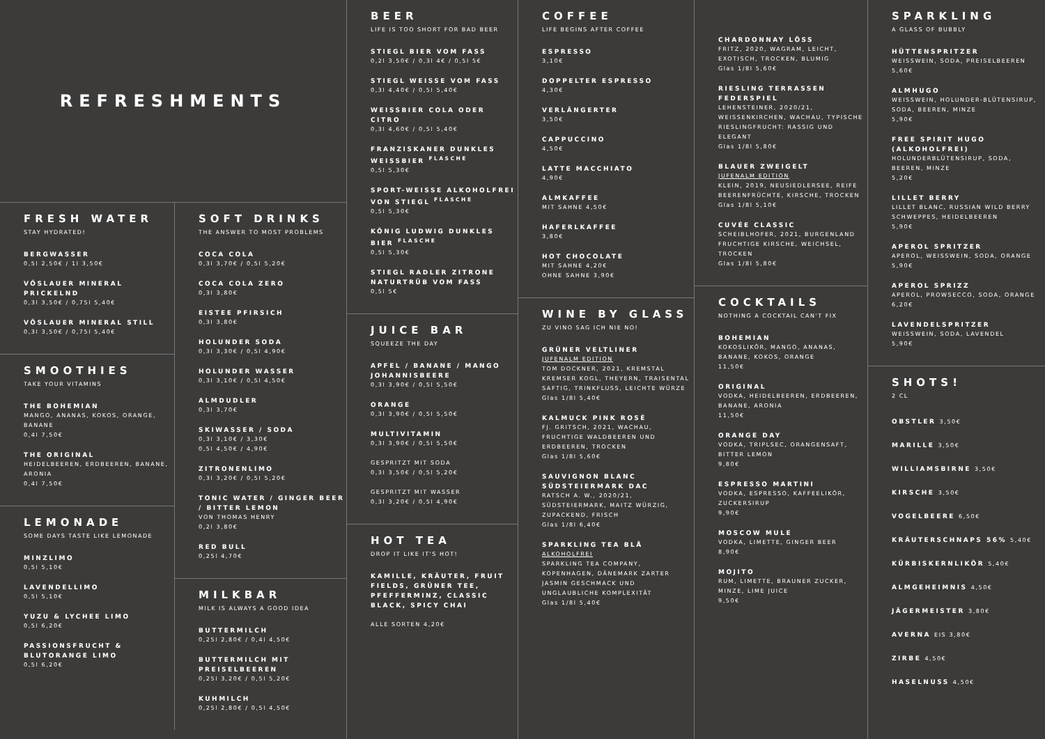REFRESHMENTS
FRESH WATER
STAY HYDRATED!
BERGWASSER
0,5l 2,50€ / 1l 3,50€
VÖSLAUER MINERAL PRICKELND
0,3l 3,50€ / 0,75l 5,40€
VÖSLAUER MINERAL STILL
0,3l 3,50€ / 0,75l 5,40€
SMOOTHIES
TAKE YOUR VITAMINS
THE BOHEMIAN
MANGO, ANANAS, KOKOS, ORANGE, BANANE
0,4l 7,50€
THE ORIGINAL
HEIDELBEEREN, ERDBEEREN, BANANE, ARONIA
0,4l 7,50€
LEMONADE
SOME DAYS TASTE LIKE LEMONADE
MINZLIMO
0,5l 5,10€
LAVENDELLIMO
0,5l 5,10€
YUZU & LYCHEE LIMO
0,5l 6,20€
PASSIONSFRUCHT & BLUTORANGE LIMO
0,5l 6,20€
SOFT DRINKS
THE ANSWER TO MOST PROBLEMS
COCA COLA
0,3l 3,70€ / 0,5l 5,20€
COCA COLA ZERO
0,3l 3,80€
EISTEE PFIRSICH
0,3l 3,80€
HOLUNDER SODA
0,3l 3,30€ / 0,5l 4,90€
HOLUNDER WASSER
0,3l 3,10€ / 0,5l 4,50€
ALMDUDLER
0,3l 3,70€
SKIWASSER / SODA
0,3l 3,10€ / 3,30€
0,5l 4,50€ / 4,90€
ZITRONENLIMO
0,3l 3,20€ / 0,5l 5,20€
TONIC WATER / GINGER BEER / BITTER LEMON
VON THOMAS HENRY
0,2l 3,80€
RED BULL
0,25l 4,70€
MILKBAR
MILK IS ALWAYS A GOOD IDEA
BUTTERMILCH
0,25l 2,80€ / 0,4l 4,50€
BUTTERMILCH MIT PREISELBEEREN
0,25l 3,20€ / 0,5l 5,20€
KUHMILCH
0,25l 2,80€ / 0,5l 4,50€
BEER
LIFE IS TOO SHORT FOR BAD BEER
STIEGL BIER VOM FASS
0,2l 3,50€ / 0,3l 4€ / 0,5l 5€
STIEGL WEISSE VOM FASS
0,3l 4,40€ / 0,5l 5,40€
WEISSBIER COLA ODER CITRO
0,3l 4,60€ / 0,5l 5,40€
FRANZISKANER DUNKLES WEISSBIER <sup>FLASCHE</sup>
0,5l 5,30€
SPORT-WEISSE ALKOHOLFREI VON STIEGL <sup>FLASCHE</sup>
0,5l 5,30€
KÖNIG LUDWIG DUNKLES BIER <sup>FLASCHE</sup>
0,5l 5,30€
STIEGL RADLER ZITRONE NATURTRÜB VOM FASS
0,5l 5€
JUICE BAR
SQUEEZE THE DAY
APFEL / BANANE / MANGO JOHANNISBEERE
0,3l 3,90€ / 0,5l 5,50€
ORANGE
0,3l 3,90€ / 0,5l 5,50€
MULTIVITAMIN
0,3l 3,90€ / 0,5l 5,50€
GESPRITZT MIT SODA
0,3l 3,50€ / 0,5l 5,20€
GESPRITZT MIT WASSER
0,3l 3,20€ / 0,5l 4,90€
HOT TEA
DROP IT LIKE IT'S HOT!
KAMILLE, KRÄUTER, FRUIT FIELDS, GRÜNER TEE, PFEFFERMINZ, CLASSIC BLACK, SPICY CHAI
ALLE SORTEN 4,20€
COFFEE
LIFE BEGINS AFTER COFFEE
ESPRESSO
3,10€
DOPPELTER ESPRESSO
4,30€
VERLÄNGERTER
3,50€
CAPPUCCINO
4,50€
LATTE MACCHIATO
4,90€
ALMKAFFEE
MIT SAHNE 4,50€
HAFERLKAFFEE
3,80€
HOT CHOCOLATE
MIT SAHNE 4,20€
OHNE SAHNE 3,90€
WINE BY GLASS
ZU VINO SAG ICH NIE NO!
GRÜNER VELTLINER
JUFENALM EDITION
TOM DOCKNER, 2021, KREMSTAL KREMSER KOGL, THEYERN, TRAISENTAL SAFTIG, TRINKFLUSS, LEICHTE WÜRZE
Glas 1/8l 5,40€
KALMUCK PINK ROSÉ
FJ. GRITSCH, 2021, WACHAU, FRUCHTIGE WALDBEEREN UND ERDBEEREN, TROCKEN
Glas 1/8l 5,60€
SAUVIGNON BLANC SÜDSTEIERMARK DAC
RATSCH A. W., 2020/21, SÜDSTEIERMARK, MAITZ WÜRZIG, ZUPACKEND, FRISCH
Glas 1/8l 6,40€
SPARKLING TEA BLÅ
ALKOHOLFREI
SPARKLING TEA COMPANY, KOPENHAGEN, DÄNEMARK ZARTER JASMIN GESCHMACK UND UNGLAUBLICHE KOMPLEXITÄT
Glas 1/8l 5,40€
CHARDONNAY LÖSS
FRITZ, 2020, WAGRAM, LEICHT, EXOTISCH, TROCKEN, BLUMIG
Glas 1/8l 5,60€
RIESLING TERRASSEN FEDERSPIEL
LEHENSTEINER, 2020/21, WEISSENKIRCHEN, WACHAU, TYPISCHE RIESLINGFRUCHT: RASSIG UND ELEGANT
Glas 1/8l 5,80€
BLAUER ZWEIGELT
JUFENALM EDITION
KLEIN, 2019, NEUSIEDLERSEE, REIFE BEERENFRÜCHTE, KIRSCHE, TROCKEN
Glas 1/8l 5,10€
CUVÉE CLASSIC
SCHEIBLHOFER, 2021, BURGENLAND FRUCHTIGE KIRSCHE, WEICHSEL, TROCKEN
Glas 1/8l 5,80€
COCKTAILS
NOTHING A COCKTAIL CAN'T FIX
BOHEMIAN
KOKOSLIKÖR, MANGO, ANANAS, BANANE, KOKOS, ORANGE
11,50€
ORIGINAL
VODKA, HEIDELBEEREN, ERDBEEREN, BANANE, ARONIA
11,50€
ORANGE DAY
VODKA, TRIPLSEC, ORANGENSAFT, BITTER LEMON
9,80€
ESPRESSO MARTINI
VODKA, ESPRESSO, KAFFEELIKÖR, ZUCKERSIRUP
9,90€
MOSCOW MULE
VODKA, LIMETTE, GINGER BEER
8,90€
MOJITO
RUM, LIMETTE, BRAUNER ZUCKER, MINZE, LIME JUICE
9,50€
SPARKLING
A GLASS OF BUBBLY
HÜTTENSPRITZER
WEISSWEIN, SODA, PREISELBEEREN
5,60€
ALMHUGO
WEISSWEIN, HOLUNDER-BLÜTENSIRUP, SODA, BEEREN, MINZE
5,90€
FREE SPIRIT HUGO (ALKOHOLFREI)
HOLUNDERBLÜTENSIRUP, SODA, BEEREN, MINZE
5,20€
LILLET BERRY
LILLET BLANC, RUSSIAN WILD BERRY SCHWEPPES, HEIDELBEEREN
5,90€
APEROL SPRITZER
APEROL, WEISSWEIN, SODA, ORANGE
5,90€
APEROL SPRIZZ
APEROL, PROWSECCO, SODA, ORANGE
6,20€
LAVENDELSPRITZER
WEISSWEIN, SODA, LAVENDEL
5,90€
SHOTS!
2 CL
OBSTLER 3,50€
MARILLE 3,50€
WILLIAMSBIRNE 3,50€
KIRSCHE 3,50€
VOGELBEERE 6,50€
KRÄUTERSCHNAPS 56% 5,40€
KÜRBISKERNLIKÖR 5,40€
ALMGEHEIMNIS 4,50€
JÄGERMEISTER 3,80€
AVERNA EIS 3,80€
ZIRBE 4,50€
HASELNUSS 4,50€